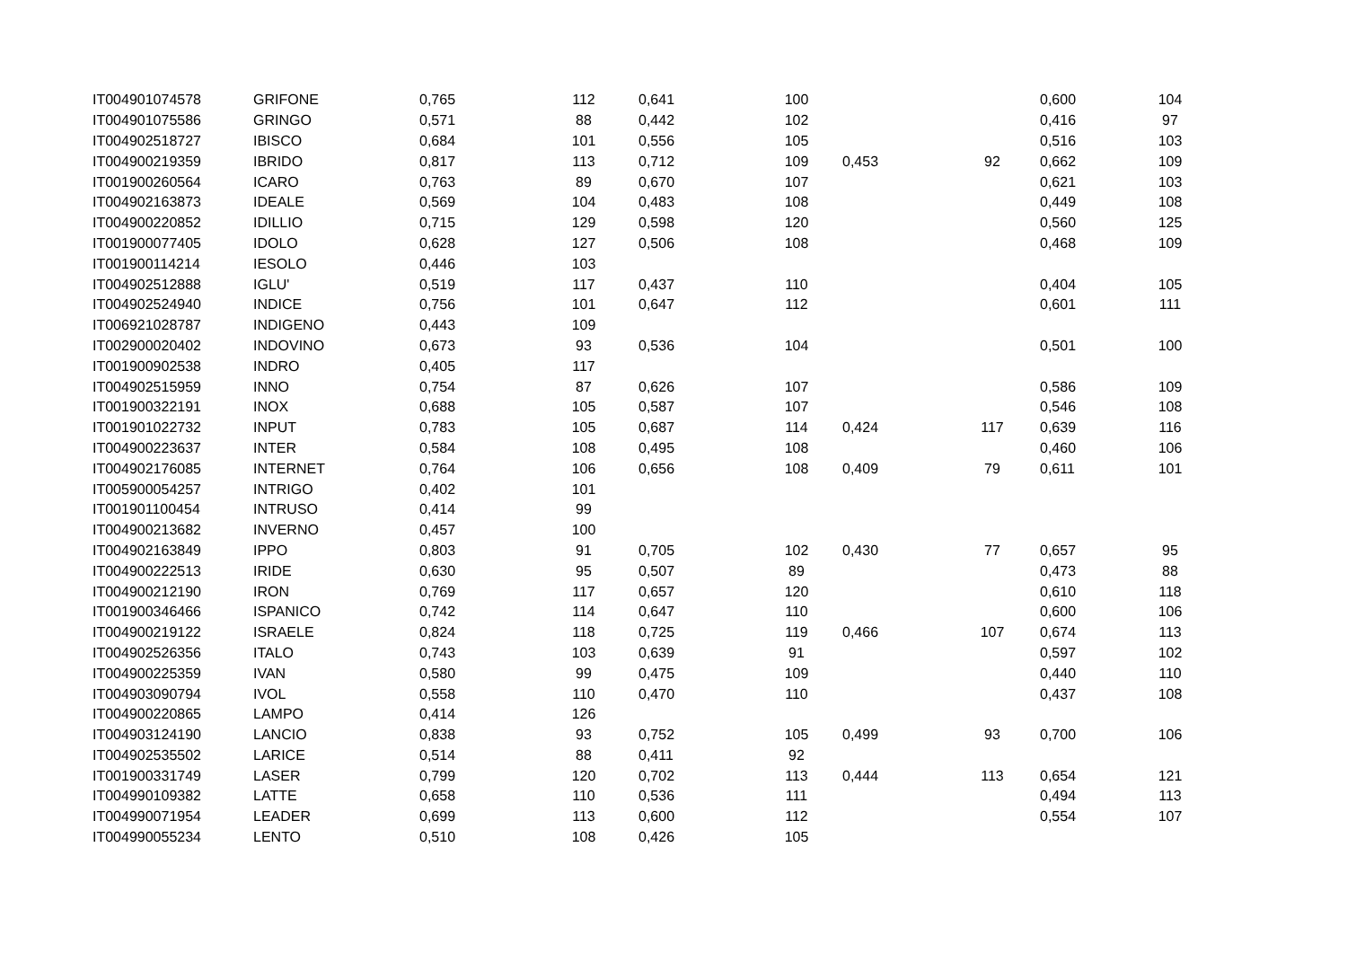| IT004901074578 | GRIFONE | 0,765 | 112 | 0,641 | 100 | | | 0,600 | 104 |
| IT004901075586 | GRINGO | 0,571 | 88 | 0,442 | 102 | | | 0,416 | 97 |
| IT004902518727 | IBISCO | 0,684 | 101 | 0,556 | 105 | | | 0,516 | 103 |
| IT004900219359 | IBRIDO | 0,817 | 113 | 0,712 | 109 | 0,453 | 92 | 0,662 | 109 |
| IT001900260564 | ICARO | 0,763 | 89 | 0,670 | 107 | | | 0,621 | 103 |
| IT004902163873 | IDEALE | 0,569 | 104 | 0,483 | 108 | | | 0,449 | 108 |
| IT004900220852 | IDILLIO | 0,715 | 129 | 0,598 | 120 | | | 0,560 | 125 |
| IT001900077405 | IDOLO | 0,628 | 127 | 0,506 | 108 | | | 0,468 | 109 |
| IT001900114214 | IESOLO | 0,446 | 103 | | | | | | |
| IT004902512888 | IGLU' | 0,519 | 117 | 0,437 | 110 | | | 0,404 | 105 |
| IT004902524940 | INDICE | 0,756 | 101 | 0,647 | 112 | | | 0,601 | 111 |
| IT006921028787 | INDIGENO | 0,443 | 109 | | | | | | |
| IT002900020402 | INDOVINO | 0,673 | 93 | 0,536 | 104 | | | 0,501 | 100 |
| IT001900902538 | INDRO | 0,405 | 117 | | | | | | |
| IT004902515959 | INNO | 0,754 | 87 | 0,626 | 107 | | | 0,586 | 109 |
| IT001900322191 | INOX | 0,688 | 105 | 0,587 | 107 | | | 0,546 | 108 |
| IT001901022732 | INPUT | 0,783 | 105 | 0,687 | 114 | 0,424 | 117 | 0,639 | 116 |
| IT004900223637 | INTER | 0,584 | 108 | 0,495 | 108 | | | 0,460 | 106 |
| IT004902176085 | INTERNET | 0,764 | 106 | 0,656 | 108 | 0,409 | 79 | 0,611 | 101 |
| IT005900054257 | INTRIGO | 0,402 | 101 | | | | | | |
| IT001901100454 | INTRUSO | 0,414 | 99 | | | | | | |
| IT004900213682 | INVERNO | 0,457 | 100 | | | | | | |
| IT004902163849 | IPPO | 0,803 | 91 | 0,705 | 102 | 0,430 | 77 | 0,657 | 95 |
| IT004900222513 | IRIDE | 0,630 | 95 | 0,507 | 89 | | | 0,473 | 88 |
| IT004900212190 | IRON | 0,769 | 117 | 0,657 | 120 | | | 0,610 | 118 |
| IT001900346466 | ISPANICO | 0,742 | 114 | 0,647 | 110 | | | 0,600 | 106 |
| IT004900219122 | ISRAELE | 0,824 | 118 | 0,725 | 119 | 0,466 | 107 | 0,674 | 113 |
| IT004902526356 | ITALO | 0,743 | 103 | 0,639 | 91 | | | 0,597 | 102 |
| IT004900225359 | IVAN | 0,580 | 99 | 0,475 | 109 | | | 0,440 | 110 |
| IT004903090794 | IVOL | 0,558 | 110 | 0,470 | 110 | | | 0,437 | 108 |
| IT004900220865 | LAMPO | 0,414 | 126 | | | | | | |
| IT004903124190 | LANCIO | 0,838 | 93 | 0,752 | 105 | 0,499 | 93 | 0,700 | 106 |
| IT004902535502 | LARICE | 0,514 | 88 | 0,411 | 92 | | | | |
| IT001900331749 | LASER | 0,799 | 120 | 0,702 | 113 | 0,444 | 113 | 0,654 | 121 |
| IT004990109382 | LATTE | 0,658 | 110 | 0,536 | 111 | | | 0,494 | 113 |
| IT004990071954 | LEADER | 0,699 | 113 | 0,600 | 112 | | | 0,554 | 107 |
| IT004990055234 | LENTO | 0,510 | 108 | 0,426 | 105 | | | | |